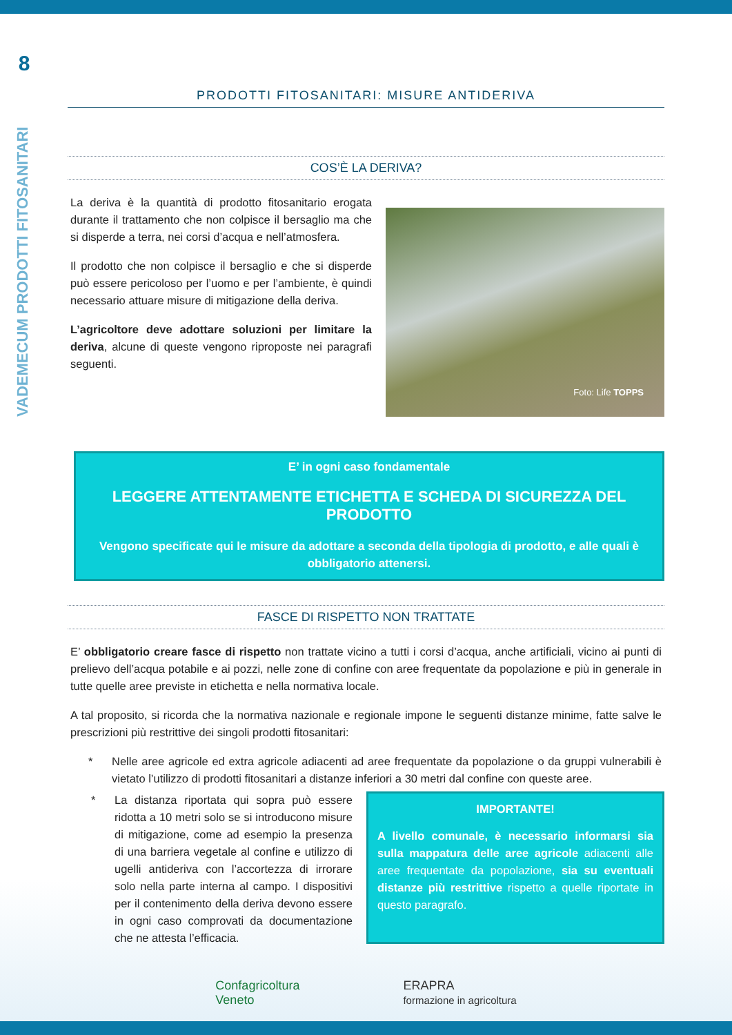8
VADEMECUM PRODOTTI FITOSANITARI
PRODOTTI FITOSANITARI: MISURE ANTIDERIVA
COS’È LA DERIVA?
La deriva è la quantità di prodotto fitosanitario erogata durante il trattamento che non colpisce il bersaglio ma che si disperde a terra, nei corsi d’acqua e nell’atmosfera.
Il prodotto che non colpisce il bersaglio e che si disperde può essere pericoloso per l’uomo e per l’ambiente, è quindi necessario attuare misure di mitigazione della deriva.
L’agricoltore deve adottare soluzioni per limitare la deriva, alcune di queste vengono riproposte nei paragrafi seguenti.
Foto: Life TOPPS
E’ in ogni caso fondamentale
LEGGERE ATTENTAMENTE ETICHETTA E SCHEDA DI SICUREZZA DEL PRODOTTO
Vengono specificate qui le misure da adottare a seconda della tipologia di prodotto, e alle quali è obbligatorio attenersi.
FASCE DI RISPETTO NON TRATTATE
E’ obbligatorio creare fasce di rispetto non trattate vicino a tutti i corsi d’acqua, anche artificiali, vicino ai punti di prelievo dell’acqua potabile e ai pozzi, nelle zone di confine con aree frequentate da popolazione e più in generale in tutte quelle aree previste in etichetta e nella normativa locale.
A tal proposito, si ricorda che la normativa nazionale e regionale impone le seguenti distanze minime, fatte salve le prescrizioni più restrittive dei singoli prodotti fitosanitari:
* Nelle aree agricole ed extra agricole adiacenti ad aree frequentate da popolazione o da gruppi vulnerabili è vietato l’utilizzo di prodotti fitosanitari a distanze inferiori a 30 metri dal confine con queste aree.
* La distanza riportata qui sopra può essere ridotta a 10 metri solo se si introducono misure di mitigazione, come ad esempio la presenza di una barriera vegetale al confine e utilizzo di ugelli antideriva con l’accortezza di irrorare solo nella parte interna al campo. I dispositivi per il contenimento della deriva devono essere in ogni caso comprovati da documentazione che ne attesta l’efficacia.
IMPORTANTE!
A livello comunale, è necessario informarsi sia sulla mappatura delle aree agricole adiacenti alle aree frequentate da popolazione, sia su eventuali distanze più restrittive rispetto a quelle riportate in questo paragrafo.
Confagricoltura
Veneto
ERAPRA
formazione in agricoltura